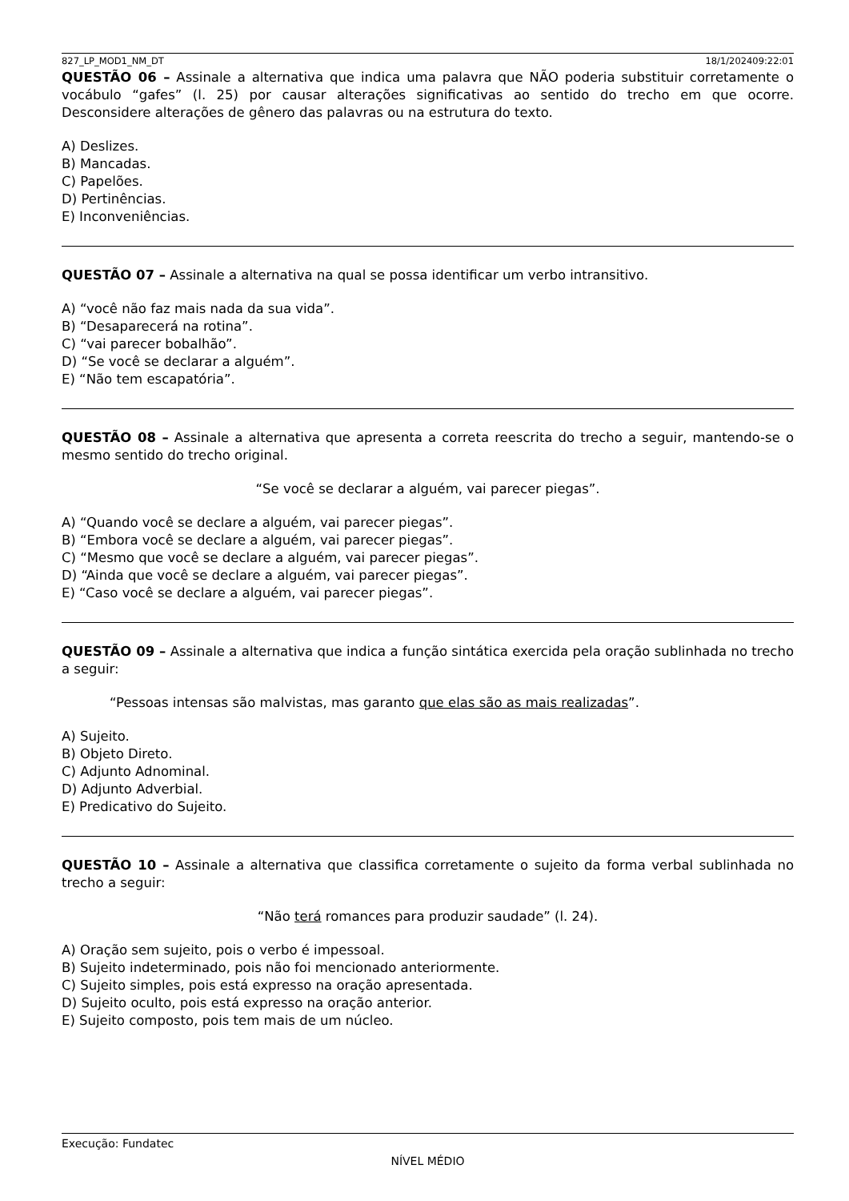827_LP_MOD1_NM_DT 18/1/202409:22:01
QUESTÃO 06 – Assinale a alternativa que indica uma palavra que NÃO poderia substituir corretamente o vocábulo “gafes” (l. 25) por causar alterações significativas ao sentido do trecho em que ocorre. Desconsidere alterações de gênero das palavras ou na estrutura do texto.
A) Deslizes.
B) Mancadas.
C) Papelões.
D) Pertinências.
E) Inconveniências.
QUESTÃO 07 – Assinale a alternativa na qual se possa identificar um verbo intransitivo.
A) “você não faz mais nada da sua vida”.
B) “Desaparecerá na rotina”.
C) “vai parecer bobalhão”.
D) “Se você se declarar a alguém”.
E) “Não tem escapatória”.
QUESTÃO 08 – Assinale a alternativa que apresenta a correta reescrita do trecho a seguir, mantendo-se o mesmo sentido do trecho original.
“Se você se declarar a alguém, vai parecer piegas”.
A) “Quando você se declare a alguém, vai parecer piegas”.
B) “Embora você se declare a alguém, vai parecer piegas”.
C) “Mesmo que você se declare a alguém, vai parecer piegas”.
D) “Ainda que você se declare a alguém, vai parecer piegas”.
E) “Caso você se declare a alguém, vai parecer piegas”.
QUESTÃO 09 – Assinale a alternativa que indica a função sintática exercida pela oração sublinhada no trecho a seguir:
“Pessoas intensas são malvistas, mas garanto que elas são as mais realizadas”.
A) Sujeito.
B) Objeto Direto.
C) Adjunto Adnominal.
D) Adjunto Adverbial.
E) Predicativo do Sujeito.
QUESTÃO 10 – Assinale a alternativa que classifica corretamente o sujeito da forma verbal sublinhada no trecho a seguir:
“Não terá romances para produzir saudade” (l. 24).
A) Oração sem sujeito, pois o verbo é impessoal.
B) Sujeito indeterminado, pois não foi mencionado anteriormente.
C) Sujeito simples, pois está expresso na oração apresentada.
D) Sujeito oculto, pois está expresso na oração anterior.
E) Sujeito composto, pois tem mais de um núcleo.
Execução: Fundatec
NÍVEL MÉDIO